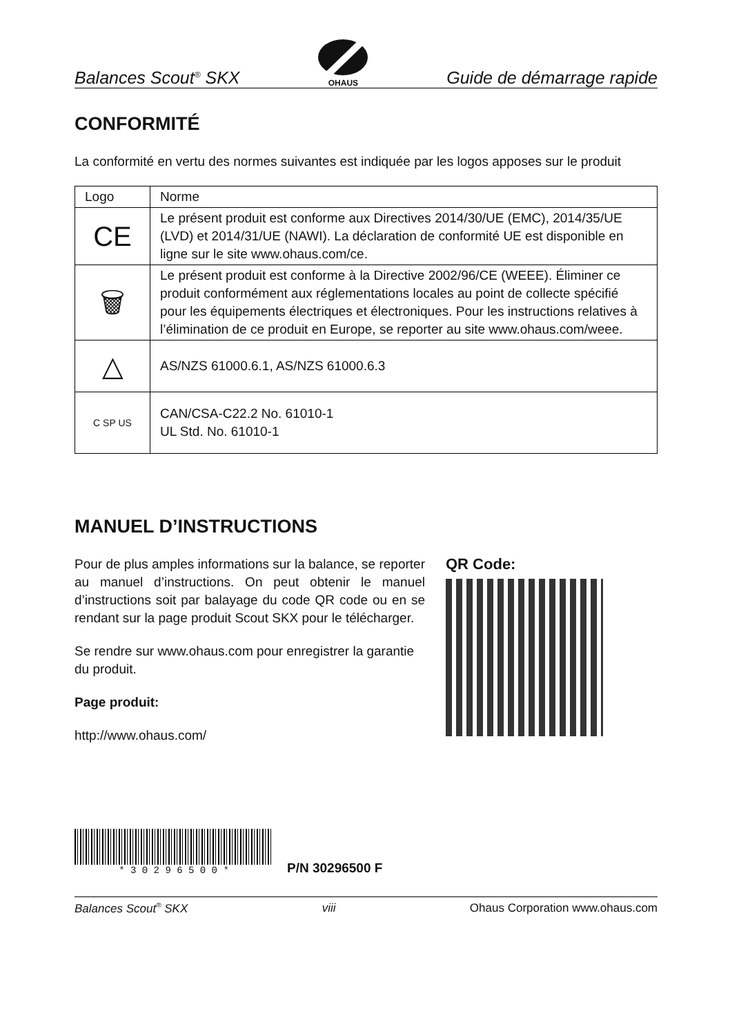Balances Scout<sup>®</sup> SKX OHAUS Guide de démarrage rapide
CONFORMITÉ
La conformité en vertu des normes suivantes est indiquée par les logos apposes sur le produit
| Logo | Norme |
| --- | --- |
| CE | Le présent produit est conforme aux Directives 2014/30/UE (EMC), 2014/35/UE (LVD) et 2014/31/UE (NAWI). La déclaration de conformité UE est disponible en ligne sur le site www.ohaus.com/ce. |
| 🗑 | Le présent produit est conforme à la Directive 2002/96/CE (WEEE). Éliminer ce produit conformément aux réglementations locales au point de collecte spécifié pour les équipements électriques et électroniques. Pour les instructions relatives à l’élimination de ce produit en Europe, se reporter au site www.ohaus.com/weee. |
| △ | AS/NZS 61000.6.1, AS/NZS 61000.6.3 |
| C SP US | CAN/CSA-C22.2 No. 61010-1 UL Std. No. 61010-1 |
MANUEL D’INSTRUCTIONS
Pour de plus amples informations sur la balance, se reporter au manuel d’instructions. On peut obtenir le manuel d’instructions soit par balayage du code QR code ou en se rendant sur la page produit Scout SKX pour le télécharger.
Se rendre sur www.ohaus.com pour enregistrer la garantie du produit.
Page produit:
http://www.ohaus.com/
QR Code:
* 3 0 2 9 6 5 0 0 *
P/N 30296500 F
Balances Scout<sup>®</sup> SKX viii Ohaus Corporation www.ohaus.com